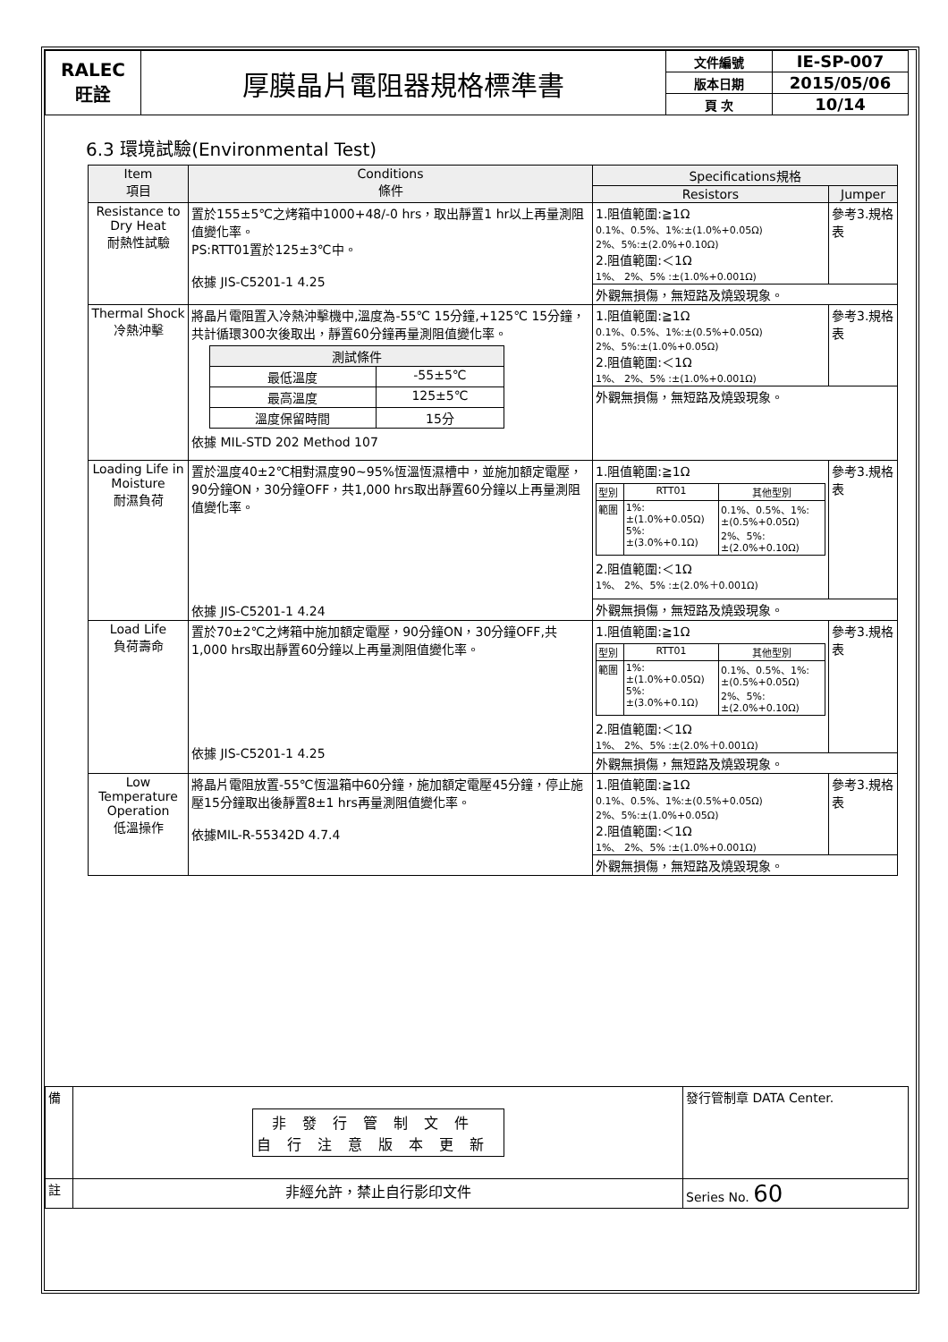| RALEC 旺詮 | 厚膜晶片電阻器規格標準書 | 文件編號 | IE-SP-007 |
| | | 版本日期 | 2015/05/06 |
| | | 頁 次 | 10/14 |
6.3 環境試驗(Environmental Test)
| Item 項目 | Conditions 條件 | Specifications規格 | |
| --- | --- | --- | --- |
| | | Resistors | Jumper |
| Resistance to Dry Heat 耐熱性試驗 | 置於155±5℃之烤箱中1000+48/-0 hrs，取出靜置1 hr以上再量測阻值變化率。 PS:RTT01置於125±3℃中。 依據 JIS-C5201-1 4.25 | 1.阻值範圍:≧1Ω 0.1%、0.5%、1%:±(1.0%+0.05Ω) 2%、5%:±(2.0%+0.10Ω) 2.阻值範圍:＜1Ω 1%、 2%、5% :±(1.0%+0.001Ω) | 參考3.規格表 |
| | | 外觀無損傷，無短路及燒毀現象。 | |
| Thermal Shock 冷熱沖擊 | 將晶片電阻置入冷熱沖擊機中,溫度為-55℃ 15分鐘,+125℃ 15分鐘，共計循環300次後取出，靜置60分鐘再量測阻值變化率。 / 測試條件 / / / 最低溫度 / -55±5℃ / / 最高溫度 / 125±5℃ / / 溫度保留時間 / 15分 / 依據 MIL-STD 202 Method 107 | 1.阻值範圍:≧1Ω 0.1%、0.5%、1%:±(0.5%+0.05Ω) 2%、5%:±(1.0%+0.05Ω) 2.阻值範圍:＜1Ω 1%、 2%、5% :±(1.0%+0.001Ω) | 參考3.規格表 |
| | | 外觀無損傷，無短路及燒毀現象。 | |
| Loading Life in Moisture 耐濕負荷 | 置於溫度40±2℃相對濕度90~95%恆溫恆濕槽中，並施加額定電壓，90分鐘ON，30分鐘OFF，共1,000 hrs取出靜置60分鐘以上再量測阻值變化率。 依據 JIS-C5201-1 4.24 | 1.阻值範圍:≧1Ω / 型別 / RTT01 / 其他型別 / / 範圍 / 1%: ±(1.0%+0.05Ω) 5%: ±(3.0%+0.1Ω) / 0.1%、0.5%、1%: ±(0.5%+0.05Ω) 2%、5%: ±(2.0%+0.10Ω) / 2.阻值範圍:＜1Ω 1%、 2%、5% :±(2.0%＋0.001Ω) | 參考3.規格表 |
| | | 外觀無損傷，無短路及燒毀現象。 | |
| Load Life 負荷壽命 | 置於70±2℃之烤箱中施加額定電壓，90分鐘ON，30分鐘OFF,共1,000 hrs取出靜置60分鐘以上再量測阻值變化率。 依據 JIS-C5201-1 4.25 | 1.阻值範圍:≧1Ω / 型別 / RTT01 / 其他型別 / / 範圍 / 1%: ±(1.0%+0.05Ω) 5%: ±(3.0%+0.1Ω) / 0.1%、0.5%、1%: ±(0.5%+0.05Ω) 2%、5%: ±(2.0%+0.10Ω) / 2.阻值範圍:＜1Ω 1%、 2%、5% :±(2.0%＋0.001Ω) | 參考3.規格表 |
| | | 外觀無損傷，無短路及燒毀現象。 | |
| Low Temperature Operation 低溫操作 | 將晶片電阻放置-55℃恆溫箱中60分鐘，施加額定電壓45分鐘，停止施壓15分鐘取出後靜置8±1 hrs再量測阻值變化率。 依據MIL-R-55342D 4.7.4 | 1.阻值範圍:≧1Ω 0.1%、0.5%、1%:±(0.5%+0.05Ω) 2%、5%:±(1.0%+0.05Ω) 2.阻值範圍:＜1Ω 1%、 2%、5% :±(1.0%+0.001Ω) | 參考3.規格表 |
| | | 外觀無損傷，無短路及燒毀現象。 | |
| 備 | 非發行管制文件 自行注意版本更新 | 發行管制章 DATA Center. |
| 註 | 非經允許，禁止自行影印文件 | Series No. 60 |